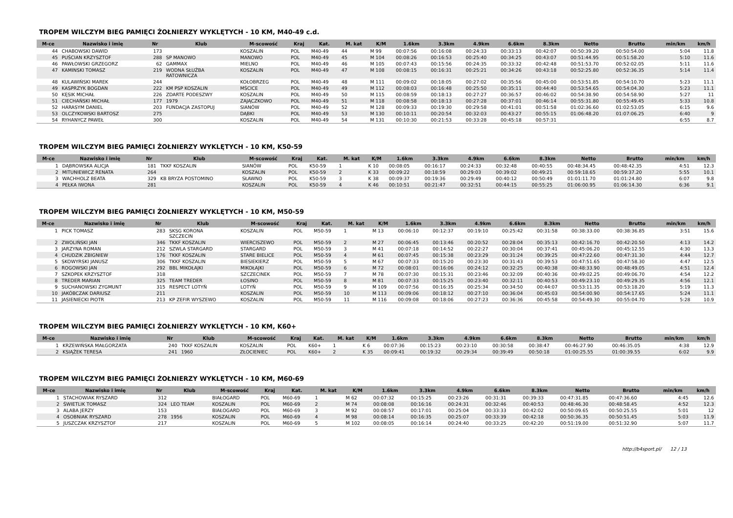TROPEM WILCZYM BIEG PAMIĘCI ŻOŁNIERZY WYKLĘTYCH - 10 KM, M40-49 c.d.
| M-ce | Nazwisko i imię | Nr | Klub | M-scowość | Kraj | Kat. | M. kat | K/M | 1.6km | 3.3km | 4.9km | 6.6km | 8.3km | Netto | Brutto | min/km | km/h |
| --- | --- | --- | --- | --- | --- | --- | --- | --- | --- | --- | --- | --- | --- | --- | --- | --- | --- |
| 44 | CHABOWSKI DAWID | 173 | | KOSZALIN | POL | M40-49 | 44 | M 99 | 00:07:56 | 00:16:08 | 00:24:33 | 00:33:13 | 00:42:07 | 00:50:39.20 | 00:50:54.00 | 5:04 | 11.8 |
| 45 | PUŚCIAN KRZYSZTOF | 288 | SP MANOWO | MANOWO | POL | M40-49 | 45 | M 104 | 00:08:26 | 00:16:53 | 00:25:40 | 00:34:25 | 00:43:07 | 00:51:44.95 | 00:51:58.20 | 5:10 | 11.6 |
| 46 | PAWŁOWSKI GRZEGORZ | 62 | GAMMAX | MIELNO | POL | M40-49 | 46 | M 105 | 00:07:43 | 00:15:56 | 00:24:35 | 00:33:32 | 00:42:48 | 00:51:53.70 | 00:52:02.05 | 5:11 | 11.6 |
| 47 | KAMINSKI TOMASZ | 219 | WODNA SŁUŻBA RATOWNICZA | KOSZALIN | POL | M40-49 | 47 | M 108 | 00:08:15 | 00:16:31 | 00:25:21 | 00:34:26 | 00:43:18 | 00:52:25.80 | 00:52:36.35 | 5:14 | 11.4 |
| 48 | KULAWIŃSKI MAREK | 244 | | KOŁOBRZEG | POL | M40-49 | 48 | M 111 | 00:09:02 | 00:18:05 | 00:27:02 | 00:35:56 | 00:45:00 | 00:53:51.85 | 00:54:10.70 | 5:23 | 11.1 |
| 49 | KASPRZYK BOGDAN | 222 | KM PSP KOSZALIN | MŚCICE | POL | M40-49 | 49 | M 112 | 00:08:03 | 00:16:48 | 00:25:50 | 00:35:11 | 00:44:40 | 00:53:54.65 | 00:54:04.30 | 5:23 | 11.1 |
| 50 | KĘSIK MICHAŁ | 226 | ZDARTE PODESZWY | KOSZALIN | POL | M40-49 | 50 | M 115 | 00:08:59 | 00:18:13 | 00:27:27 | 00:36:57 | 00:46:02 | 00:54:38.90 | 00:54:58.90 | 5:27 | 11 |
| 51 | CIECHAŃSKI MICHAŁ | 177 | 1979 | ZAJĄCZKOWO | POL | M40-49 | 51 | M 118 | 00:08:58 | 00:18:13 | 00:27:28 | 00:37:01 | 00:46:14 | 00:55:31.80 | 00:55:49.45 | 5:33 | 10.8 |
| 52 | HARASYM DANIEL | 203 | FUNDACJA ZASTOPUJ | SIANÓW | POL | M40-49 | 52 | M 128 | 00:09:33 | 00:19:30 | 00:29:58 | 00:41:01 | 00:51:58 | 01:02:36.60 | 01:02:53.05 | 6:15 | 9.6 |
| 53 | OLCZYKOWSKI BARTOSZ | 275 | | DĄBKI | POL | M40-49 | 53 | M 130 | 00:10:11 | 00:20:54 | 00:32:03 | 00:43:27 | 00:55:15 | 01:06:48.20 | 01:07:06.25 | 6:40 | 9 |
| 54 | RYHANYCZ PAWEŁ | 300 | | KOSZALIN | POL | M40-49 | 54 | M 131 | 00:10:30 | 00:21:53 | 00:33:28 | 00:45:18 | 00:57:31 | | | 6:55 | 8.7 |
TROPEM WILCZYM BIEG PAMIĘCI ŻOŁNIERZY WYKLĘTYCH - 10 KM, K50-59
| M-ce | Nazwisko i imię | Nr | Klub | M-scowość | Kraj | Kat. | M. kat | K/M | 1.6km | 3.3km | 4.9km | 6.6km | 8.3km | Netto | Brutto | min/km | km/h |
| --- | --- | --- | --- | --- | --- | --- | --- | --- | --- | --- | --- | --- | --- | --- | --- | --- | --- |
| 1 | DĄBROWSKA ALICJA | 181 | TKKF KOSZALIN | SIANÓW | POL | K50-59 | 1 | K 10 | 00:08:05 | 00:16:17 | 00:24:33 | 00:32:48 | 00:40:55 | 00:48:34.45 | 00:48:42.35 | 4:51 | 12.3 |
| 2 | MITUNIEWICZ RENATA | 264 | | KOSZALIN | POL | K50-59 | 2 | K 33 | 00:09:22 | 00:18:59 | 00:29:03 | 00:39:02 | 00:49:21 | 00:59:18.65 | 00:59:37.20 | 5:55 | 10.1 |
| 3 | WACHHOLZ BEATA | 329 | KB BRYZA POSTOMINO | SŁAWNO | POL | K50-59 | 3 | K 38 | 00:09:37 | 00:19:36 | 00:29:49 | 00:40:12 | 00:50:49 | 01:01:11.70 | 01:01:24.80 | 6:07 | 9.8 |
| 4 | PEŁKA IWONA | 281 | | KOSZALIN | POL | K50-59 | 4 | K 46 | 00:10:51 | 00:21:47 | 00:32:51 | 00:44:15 | 00:55:25 | 01:06:00.95 | 01:06:14.30 | 6:36 | 9.1 |
TROPEM WILCZYM BIEG PAMIĘCI ŻOŁNIERZY WYKLĘTYCH - 10 KM, M50-59
| M-ce | Nazwisko i imię | Nr | Klub | M-scowość | Kraj | Kat. | M. kat | K/M | 1.6km | 3.3km | 4.9km | 6.6km | 8.3km | Netto | Brutto | min/km | km/h |
| --- | --- | --- | --- | --- | --- | --- | --- | --- | --- | --- | --- | --- | --- | --- | --- | --- | --- |
| 1 | PICK TOMASZ | 283 | SKSG KORONA SZCZECIN | KOSZALIN | POL | M50-59 | 1 | M 13 | 00:06:10 | 00:12:37 | 00:19:10 | 00:25:42 | 00:31:58 | 00:38:33.00 | 00:38:36.85 | 3:51 | 15.6 |
| 2 | ZWOLIŃSKI JAN | 346 | TKKF KOSZALIN | WIERCISZEWO | POL | M50-59 | 2 | M 27 | 00:06:45 | 00:13:46 | 00:20:52 | 00:28:04 | 00:35:13 | 00:42:16.70 | 00:42:20.50 | 4:13 | 14.2 |
| 3 | JARZYNA ROMAN | 212 | SZWLA STARGARD | STARGARD | POL | M50-59 | 3 | M 41 | 00:07:18 | 00:14:52 | 00:22:27 | 00:30:04 | 00:37:41 | 00:45:06.20 | 00:45:12.55 | 4:30 | 13.3 |
| 4 | CHUDZIK ZBIGNIEW | 176 | TKKF KOSZALIN | STARE BIELICE | POL | M50-59 | 4 | M 61 | 00:07:45 | 00:15:38 | 00:23:29 | 00:31:24 | 00:39:25 | 00:47:22.60 | 00:47:31.30 | 4:44 | 12.7 |
| 5 | SKOWYRSKI JANUSZ | 306 | TKKF KOSZALIN | BIESIEKIERZ | POL | M50-59 | 5 | M 67 | 00:07:33 | 00:15:20 | 00:23:30 | 00:31:43 | 00:39:53 | 00:47:51.65 | 00:47:58.30 | 4:47 | 12.5 |
| 6 | ROGOWSKI JAN | 292 | BBL MIKOŁAJKI | MIKOŁAJKI | POL | M50-59 | 6 | M 72 | 00:08:01 | 00:16:06 | 00:24:12 | 00:32:25 | 00:40:38 | 00:48:33.90 | 00:48:49.05 | 4:51 | 12.4 |
| 7 | SZKOPEK KRZYSZTOF | 318 | | SZCZECINEK | POL | M50-59 | 7 | M 78 | 00:07:30 | 00:15:31 | 00:23:46 | 00:32:09 | 00:40:36 | 00:49:02.25 | 00:49:06.70 | 4:54 | 12.2 |
| 8 | TREDER MARIAN | 325 | TEAM TREDER | ŁOSINO | POL | M50-59 | 8 | M 81 | 00:07:33 | 00:15:25 | 00:23:40 | 00:32:11 | 00:40:53 | 00:49:23.10 | 00:49:29.35 | 4:56 | 12.1 |
| 9 | SUCHANOWSKI ZYGMUNT | 315 | RESPECT LOTYŃ | LOTYŃ | POL | M50-59 | 9 | M 109 | 00:07:56 | 00:16:35 | 00:25:34 | 00:34:50 | 00:44:07 | 00:53:11.35 | 00:53:18.20 | 5:19 | 11.3 |
| 10 | JAKÓBCZAK DARIUSZ | 211 | | KOSZALIN | POL | M50-59 | 10 | M 113 | 00:09:06 | 00:18:12 | 00:27:10 | 00:36:04 | 00:45:03 | 00:54:00.90 | 00:54:17.65 | 5:24 | 11.1 |
| 11 | JASIENIECKI PIOTR | 213 | KP ZEFIR WYSZEWO | KOSZALIN | POL | M50-59 | 11 | M 116 | 00:09:08 | 00:18:06 | 00:27:23 | 00:36:36 | 00:45:58 | 00:54:49.30 | 00:55:04.70 | 5:28 | 10.9 |
TROPEM WILCZYM BIEG PAMIĘCI ŻOŁNIERZY WYKLĘTYCH - 10 KM, K60+
| M-ce | Nazwisko i imię | Nr | Klub | M-scowość | Kraj | Kat. | M. kat | K/M | 1.6km | 3.3km | 4.9km | 6.6km | 8.3km | Netto | Brutto | min/km | km/h |
| --- | --- | --- | --- | --- | --- | --- | --- | --- | --- | --- | --- | --- | --- | --- | --- | --- | --- |
| 1 | KRZEWIŃSKA MAŁGORZATA | 240 | TKKF KOSZALIN | KOSZALIN | POL | K60+ | 1 | K 6 | 00:07:36 | 00:15:23 | 00:23:10 | 00:30:58 | 00:38:47 | 00:46:27.90 | 00:46:35.05 | 4:38 | 12.9 |
| 2 | KSIĄŻEK TERESA | 241 | 1960 | ZŁOCIENIEC | POL | K60+ | 2 | K 35 | 00:09:41 | 00:19:32 | 00:29:34 | 00:39:49 | 00:50:18 | 01:00:25.55 | 01:00:39.55 | 6:02 | 9.9 |
TROPEM WILCZYM BIEG PAMIĘCI ŻOŁNIERZY WYKLĘTYCH - 10 KM, M60-69
| M-ce | Nazwisko i imię | Nr | Klub | M-scowość | Kraj | Kat. | M. kat | K/M | 1.6km | 3.3km | 4.9km | 6.6km | 8.3km | Netto | Brutto | min/km | km/h |
| --- | --- | --- | --- | --- | --- | --- | --- | --- | --- | --- | --- | --- | --- | --- | --- | --- | --- |
| 1 | STACHOWIAK RYSZARD | 312 | | BIAŁOGARD | POL | M60-69 | 1 | M 62 | 00:07:32 | 00:15:25 | 00:23:26 | 00:31:31 | 00:39:33 | 00:47:31.85 | 00:47:36.60 | 4:45 | 12.6 |
| 2 | ŚWIETLIK TOMASZ | 324 | LEO TEAM | KOSZALIN | POL | M60-69 | 2 | M 74 | 00:08:08 | 00:16:16 | 00:24:31 | 00:32:46 | 00:40:53 | 00:48:46.30 | 00:48:58.45 | 4:52 | 12.3 |
| 3 | ALABA JERZY | 153 | | BIAŁOGARD | POL | M60-69 | 3 | M 92 | 00:08:57 | 00:17:01 | 00:25:04 | 00:33:33 | 00:42:02 | 00:50:09.65 | 00:50:25.55 | 5:01 | 12 |
| 4 | OSOBNIAK RYSZARD | 278 | 1956 | KOSZALIN | POL | M60-69 | 4 | M 98 | 00:08:14 | 00:16:35 | 00:25:07 | 00:33:39 | 00:42:18 | 00:50:36.35 | 00:50:51.45 | 5:03 | 11.9 |
| 5 | JUSZCZAK KRZYSZTOF | 217 | | KOSZALIN | POL | M60-69 | 5 | M 102 | 00:08:05 | 00:16:14 | 00:24:40 | 00:33:25 | 00:42:20 | 00:51:19.00 | 00:51:32.90 | 5:07 | 11.7 |
http://b4sport.pl/ 12 / 13